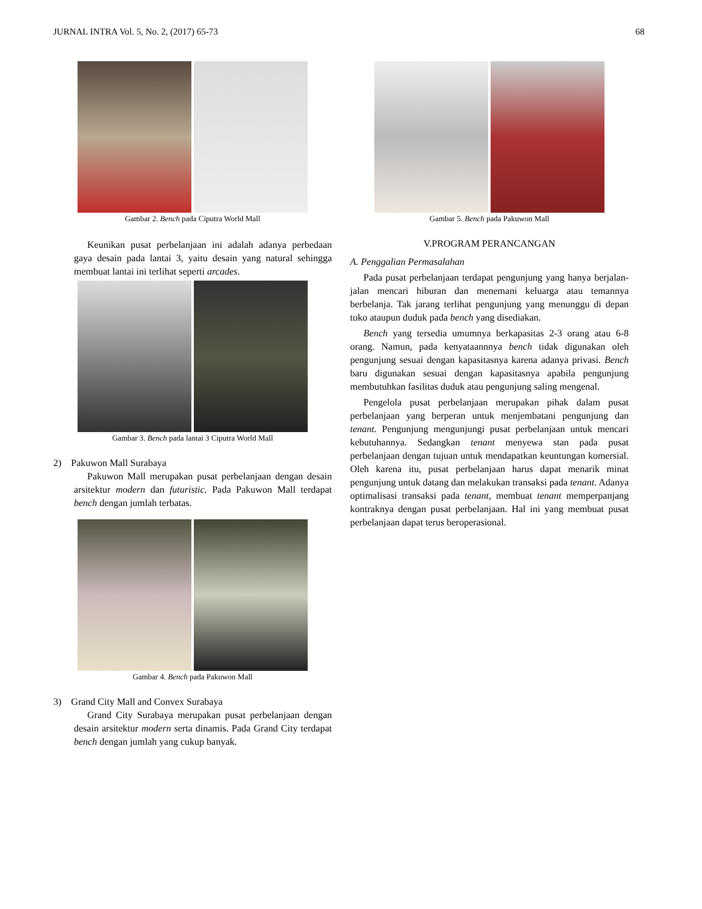JURNAL INTRA Vol. 5, No. 2, (2017) 65-73 68
Gambar 2. Bench pada Ciputra World Mall
Keunikan pusat perbelanjaan ini adalah adanya perbedaan gaya desain pada lantai 3, yaitu desain yang natural sehingga membuat lantai ini terlihat seperti arcades.
Gambar 3. Bench pada lantai 3 Ciputra World Mall
2) Pakuwon Mall Surabaya
Pakuwon Mall merupakan pusat perbelanjaan dengan desain arsitektur modern dan futuristic. Pada Pakuwon Mall terdapat bench dengan jumlah terbatas.
Gambar 4. Bench pada Pakuwon Mall
3) Grand City Mall and Convex Surabaya
Grand City Surabaya merupakan pusat perbelanjaan dengan desain arsitektur modern serta dinamis. Pada Grand City terdapat bench dengan jumlah yang cukup banyak.
Gambar 5. Bench pada Pakuwon Mall
V.PROGRAM PERANCANGAN
A. Penggalian Permasalahan
Pada pusat perbelanjaan terdapat pengunjung yang hanya berjalan-jalan mencari hiburan dan menemani keluarga atau temannya berbelanja. Tak jarang terlihat pengunjung yang menunggu di depan toko ataupun duduk pada bench yang disediakan.
Bench yang tersedia umumnya berkapasitas 2-3 orang atau 6-8 orang. Namun, pada kenyataannnya bench tidak digunakan oleh pengunjung sesuai dengan kapasitasnya karena adanya privasi. Bench baru digunakan sesuai dengan kapasitasnya apabila pengunjung membutuhkan fasilitas duduk atau pengunjung saling mengenal.
Pengelola pusat perbelanjaan merupakan pihak dalam pusat perbelanjaan yang berperan untuk menjembatani pengunjung dan tenant. Pengunjung mengunjungi pusat perbelanjaan untuk mencari kebutuhannya. Sedangkan tenant menyewa stan pada pusat perbelanjaan dengan tujuan untuk mendapatkan keuntungan komersial. Oleh karena itu, pusat perbelanjaan harus dapat menarik minat pengunjung untuk datang dan melakukan transaksi pada tenant. Adanya optimalisasi transaksi pada tenant, membuat tenant memperpanjang kontraknya dengan pusat perbelanjaan. Hal ini yang membuat pusat perbelanjaan dapat terus beroperasional.